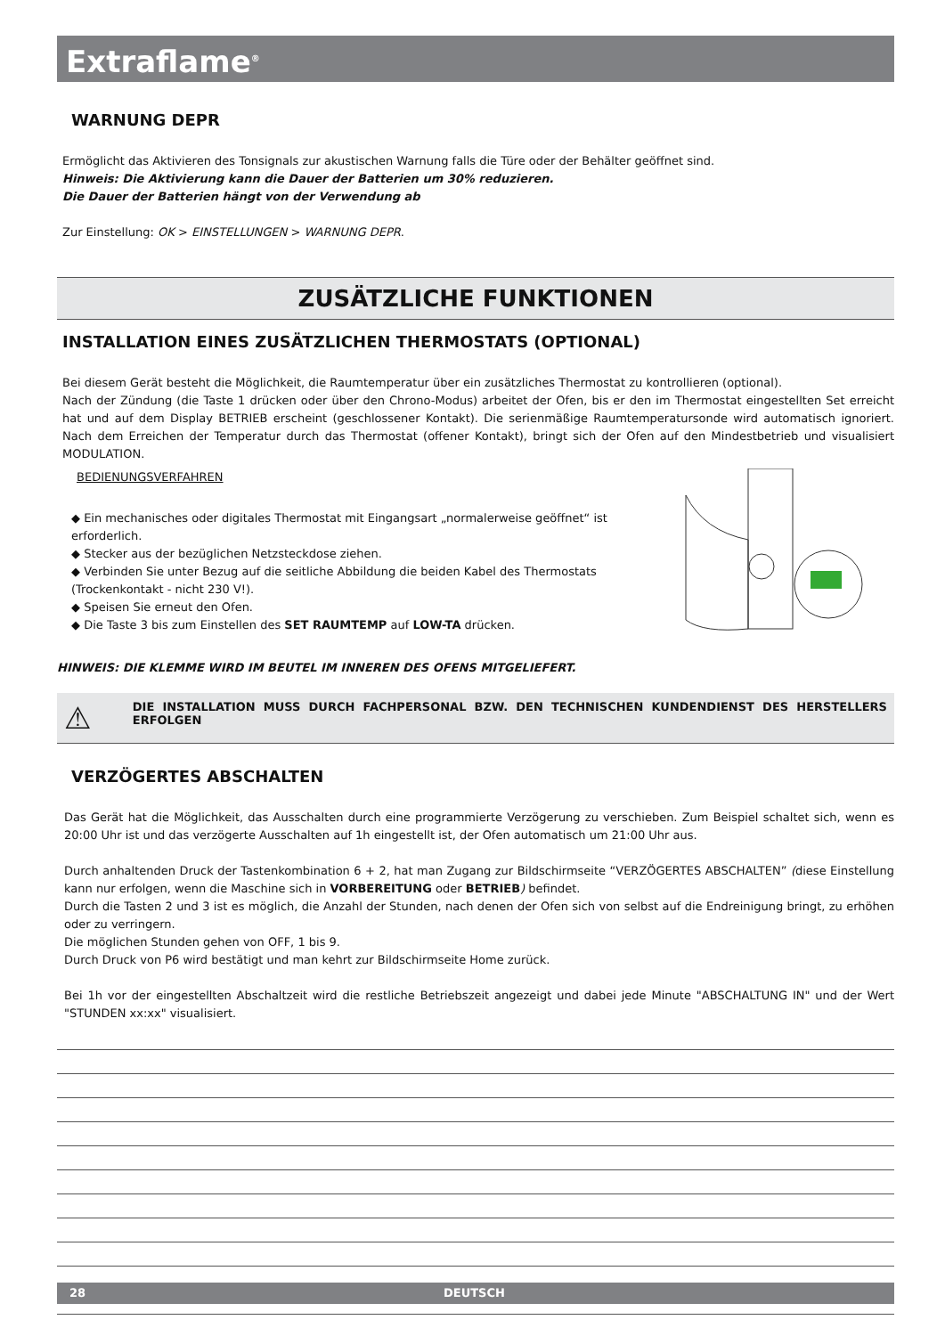Extraflame<sup>®</sup>
WARNUNG DEPR
Ermöglicht das Aktivieren des Tonsignals zur akustischen Warnung falls die Türe oder der Behälter geöffnet sind.
Hinweis: Die Aktivierung kann die Dauer der Batterien um 30% reduzieren.
Die Dauer der Batterien hängt von der Verwendung ab
Zur Einstellung: OK > EINSTELLUNGEN > WARNUNG DEPR.
ZUSÄTZLICHE FUNKTIONEN
INSTALLATION EINES ZUSÄTZLICHEN THERMOSTATS (OPTIONAL)
Bei diesem Gerät besteht die Möglichkeit, die Raumtemperatur über ein zusätzliches Thermostat zu kontrollieren (optional).
Nach der Zündung (die Taste 1 drücken oder über den Chrono-Modus) arbeitet der Ofen, bis er den im Thermostat eingestellten Set erreicht hat und auf dem Display BETRIEB erscheint (geschlossener Kontakt). Die serienmäßige Raumtemperatursonde wird automatisch ignoriert. Nach dem Erreichen der Temperatur durch das Thermostat (offener Kontakt), bringt sich der Ofen auf den Mindestbetrieb und visualisiert MODULATION.
BEDIENUNGSVERFAHREN
◆ Ein mechanisches oder digitales Thermostat mit Eingangsart „normalerweise geöffnet“ ist erforderlich.
◆ Stecker aus der bezüglichen Netzsteckdose ziehen.
◆ Verbinden Sie unter Bezug auf die seitliche Abbildung die beiden Kabel des Thermostats (Trockenkontakt - nicht 230 V!).
◆ Speisen Sie erneut den Ofen.
◆ Die Taste 3 bis zum Einstellen des SET RAUMTEMP auf LOW-TA drücken.
HINWEIS: DIE KLEMME WIRD IM BEUTEL IM INNEREN DES OFENS MITGELIEFERT.
⚠ DIE INSTALLATION MUSS DURCH FACHPERSONAL BZW. DEN TECHNISCHEN KUNDENDIENST DES HERSTELLERS ERFOLGEN
VERZÖGERTES ABSCHALTEN
Das Gerät hat die Möglichkeit, das Ausschalten durch eine programmierte Verzögerung zu verschieben. Zum Beispiel schaltet sich, wenn es 20:00 Uhr ist und das verzögerte Ausschalten auf 1h eingestellt ist, der Ofen automatisch um 21:00 Uhr aus.
Durch anhaltenden Druck der Tastenkombination 6 + 2, hat man Zugang zur Bildschirmseite “VERZÖGERTES ABSCHALTEN” (diese Einstellung kann nur erfolgen, wenn die Maschine sich in VORBEREITUNG oder BETRIEB) befindet.
Durch die Tasten 2 und 3 ist es möglich, die Anzahl der Stunden, nach denen der Ofen sich von selbst auf die Endreinigung bringt, zu erhöhen oder zu verringern.
Die möglichen Stunden gehen von OFF, 1 bis 9.
Durch Druck von P6 wird bestätigt und man kehrt zur Bildschirmseite Home zurück.
Bei 1h vor der eingestellten Abschaltzeit wird die restliche Betriebszeit angezeigt und dabei jede Minute "ABSCHALTUNG IN" und der Wert "STUNDEN xx:xx" visualisiert.
28 DEUTSCH